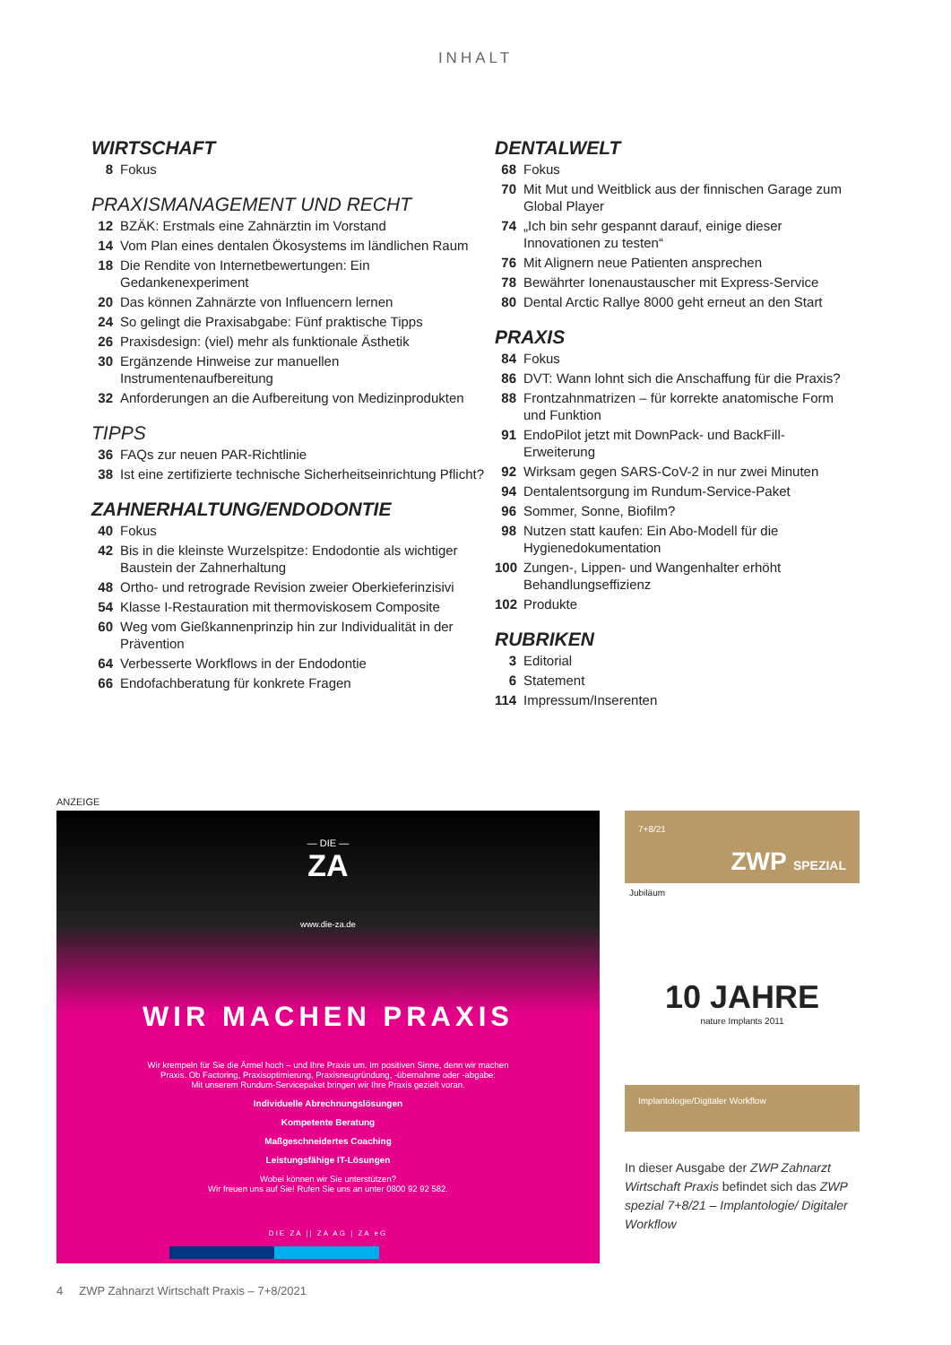INHALT
WIRTSCHAFT
8 Fokus
PRAXISMANAGEMENT UND RECHT
12 BZÄK: Erstmals eine Zahnärztin im Vorstand
14 Vom Plan eines dentalen Ökosystems im ländlichen Raum
18 Die Rendite von Internetbewertungen: Ein Gedankenexperiment
20 Das können Zahnärzte von Influencern lernen
24 So gelingt die Praxisabgabe: Fünf praktische Tipps
26 Praxisdesign: (viel) mehr als funktionale Ästhetik
30 Ergänzende Hinweise zur manuellen Instrumentenaufbereitung
32 Anforderungen an die Aufbereitung von Medizinprodukten
TIPPS
36 FAQs zur neuen PAR-Richtlinie
38 Ist eine zertifizierte technische Sicherheitseinrichtung Pflicht?
ZAHNERHALTUNG/ENDODONTIE
40 Fokus
42 Bis in die kleinste Wurzelspitze: Endodontie als wichtiger Baustein der Zahnerhaltung
48 Ortho- und retrograde Revision zweier Oberkieferinzisivi
54 Klasse I-Restauration mit thermoviskosem Composite
60 Weg vom Gießkannenprinzip hin zur Individualität in der Prävention
64 Verbesserte Workflows in der Endodontie
66 Endofachberatung für konkrete Fragen
DENTALWELT
68 Fokus
70 Mit Mut und Weitblick aus der finnischen Garage zum Global Player
74 „Ich bin sehr gespannt darauf, einige dieser Innovationen zu testen“
76 Mit Alignern neue Patienten ansprechen
78 Bewährter Ionenaustauscher mit Express-Service
80 Dental Arctic Rallye 8000 geht erneut an den Start
PRAXIS
84 Fokus
86 DVT: Wann lohnt sich die Anschaffung für die Praxis?
88 Frontzahnmatrizen – für korrekte anatomische Form und Funktion
91 EndoPilot jetzt mit DownPack- und BackFill-Erweiterung
92 Wirksam gegen SARS-CoV-2 in nur zwei Minuten
94 Dentalentsorgung im Rundum-Service-Paket
96 Sommer, Sonne, Biofilm?
98 Nutzen statt kaufen: Ein Abo-Modell für die Hygienedokumentation
100 Zungen-, Lippen- und Wangenhalter erhöht Behandlungseffizienz
102 Produkte
RUBRIKEN
3 Editorial
6 Statement
114 Impressum/Inserenten
ANZEIGE
— DIE —
ZA
www.die-za.de
WIR MACHEN PRAXIS
Wir krempeln für Sie die Ärmel hoch – und Ihre Praxis um. Im positiven Sinne, denn wir machen
Praxis. Ob Factoring, Praxisoptimierung, Praxisneugründung, -übernahme oder -abgabe:
Mit unserem Rundum-Servicepaket bringen wir Ihre Praxis gezielt voran.
Individuelle Abrechnungslösungen
Kompetente Beratung
Maßgeschneidertes Coaching
Leistungsfähige IT-Lösungen
Wobei können wir Sie unterstützen?
Wir freuen uns auf Sie! Rufen Sie uns an unter 0800 92 92 582.
DIE ZA || ZA AG | ZA eG
7+8/21
ZWP SPEZIAL
Jubiläum
10 JAHRE
nature Implants 2011
Implantologie/Digitaler Workflow
In dieser Ausgabe der ZWP Zahnarzt Wirtschaft Praxis befindet sich das ZWP spezial 7+8/21 – Implantologie/ Digitaler Workflow
4 ZWP Zahnarzt Wirtschaft Praxis – 7+8/2021